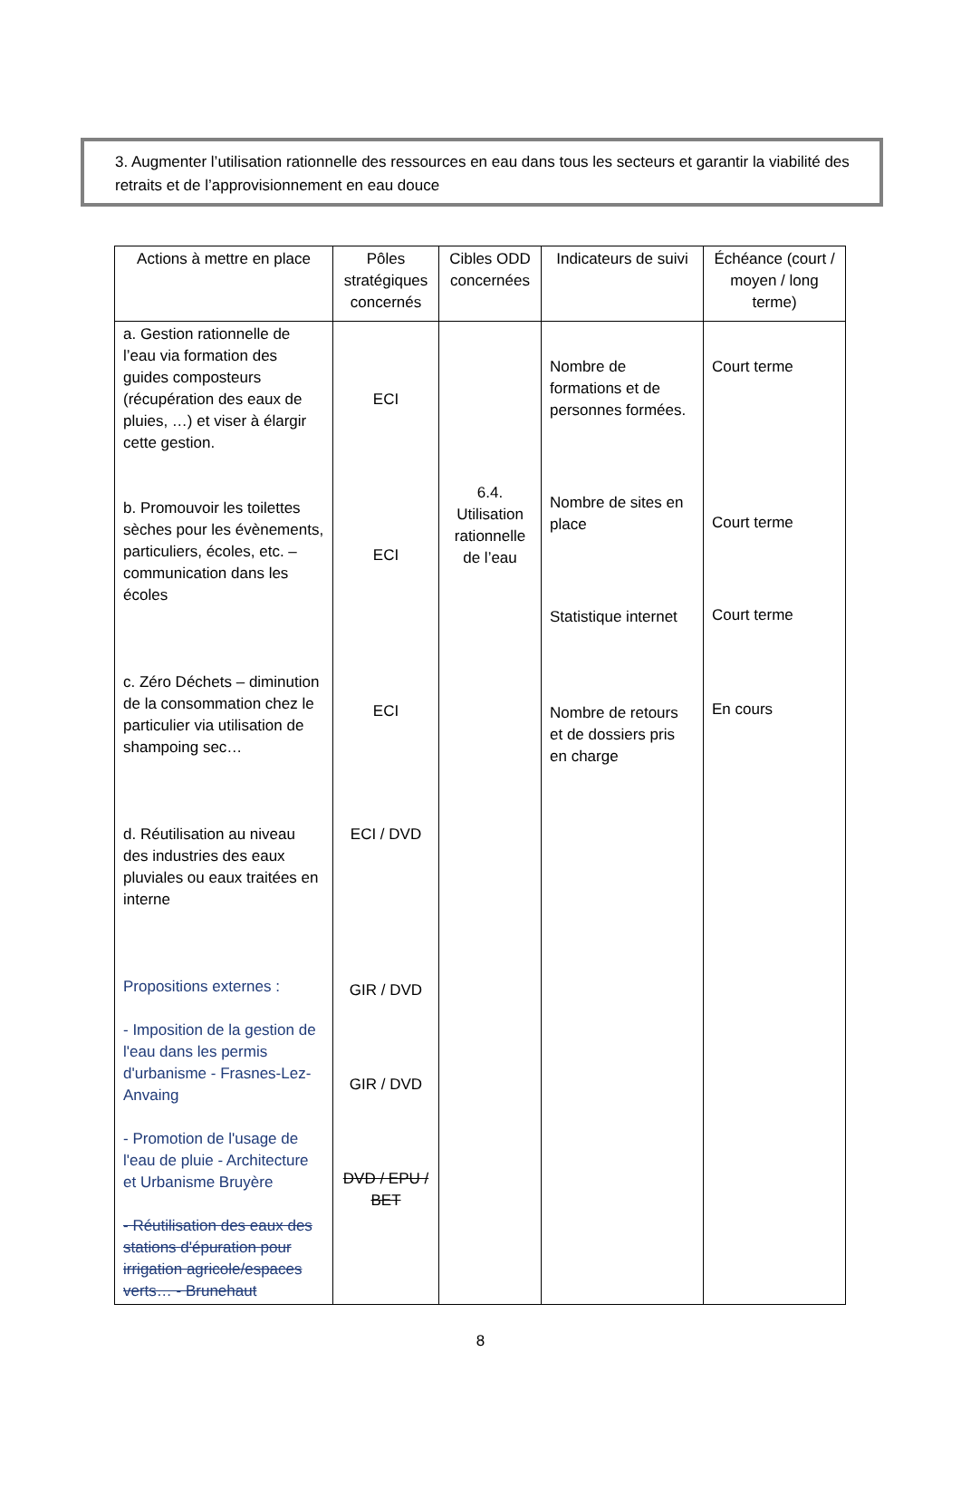3. Augmenter l’utilisation rationnelle des ressources en eau dans tous les secteurs et garantir la viabilité des retraits et de l’approvisionnement en eau douce
| Actions à mettre en place | Pôles stratégiques concernés | Cibles ODD concernées | Indicateurs de suivi | Échéance (court / moyen / long terme) |
| --- | --- | --- | --- | --- |
| a. Gestion rationnelle de l’eau via formation des guides composteurs (récupération des eaux de pluies, …) et viser à élargir cette gestion. b. Promouvoir les toilettes sèches pour les évènements, particuliers, écoles, etc. – communication dans les écoles c. Zéro Déchets – diminution de la consommation chez le particulier via utilisation de shampoing sec… d. Réutilisation au niveau des industries des eaux pluviales ou eaux traitées en interne Propositions externes : - Imposition de la gestion de l'eau dans les permis d'urbanisme - Frasnes-Lez-Anvaing - Promotion de l'usage de l'eau de pluie - Architecture et Urbanisme Bruyère - Réutilisation des eaux des stations d'épuration pour irrigation agricole/espaces verts… - Brunehaut | ECI ECI ECI ECI / DVD GIR / DVD GIR / DVD DVD / EPU / BET | 6.4. Utilisation rationnelle de l’eau | Nombre de formations et de personnes formées. Nombre de sites en place Statistique internet Nombre de retours et de dossiers pris en charge | Court terme Court terme Court terme En cours |
8